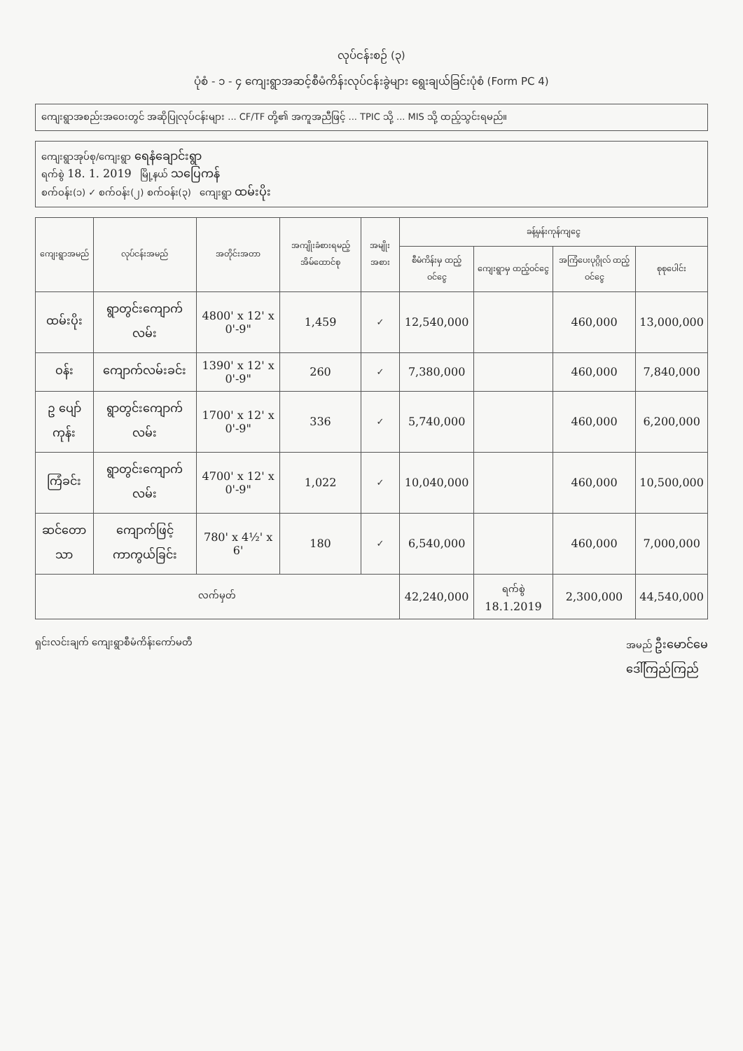လုပ်ငန်းစဉ် (၃)
ပုံစံ - ၁ - ၄ ကျေးရွာအဆင့်စီမံကိန်းလုပ်ငန်းခွဲများ ရွေးချယ်ခြင်းပုံစံ (Form PC 4)
ကျေးရွာအစည်းအဝေးတွင် အဆိုပြုလုပ်ငန်းများ ... CF/TF တို့၏ အကူအညီဖြင့် ... TPIC သို့ ... MIS သို့ ထည့်သွင်းရမည်။
ကျေးရွာအုပ်စု/ကျေးရွာ ရေနံချောင်းရွာ
ရက်စွဲ 18. 1. 2019 မြို့နယ် သပြေကန်
စက်ဝန်း(၁) ✓ စက်ဝန်း(၂) စက်ဝန်း(၃) ကျေးရွာ ထမ်းပိုး
| ကျေးရွာအမည် | လုပ်ငန်းအမည် | အတိုင်းအတာ | အကျိုးခံစားရမည့် အိမ်ထောင်စု | အမျိုးအစား | ခန့်မှန်းကုန်ကျငွေ | | | |
| --- | --- | --- | --- | --- | --- | --- | --- | --- |
| | | | | | စီမံကိန်းမှ ထည့်ဝင်ငွေ | ကျေးရွာမှ ထည့်ဝင်ငွေ | အကြံပေးပုဂ္ဂိုလ် ထည့်ဝင်ငွေ | စုစုပေါင်း |
| ထမ်းပိုး | ရွာတွင်းကျောက်လမ်း | 4800' x 12' x 0'-9" | 1,459 | ✓ | 12,540,000 | | 460,000 | 13,000,000 |
| ဝန်း | ကျောက်လမ်းခင်း | 1390' x 12' x 0'-9" | 260 | ✓ | 7,380,000 | | 460,000 | 7,840,000 |
| ဥ ပျော် ကုန်း | ရွာတွင်းကျောက်လမ်း | 1700' x 12' x 0'-9" | 336 | ✓ | 5,740,000 | | 460,000 | 6,200,000 |
| ကြံခင်း | ရွာတွင်းကျောက်လမ်း | 4700' x 12' x 0'-9" | 1,022 | ✓ | 10,040,000 | | 460,000 | 10,500,000 |
| ဆင်တောသာ | ကျောက်ဖြင့်ကာကွယ်ခြင်း | 780' x 4½' x 6' | 180 | ✓ | 6,540,000 | | 460,000 | 7,000,000 |
| လက်မှတ် | | | | | 42,240,000 | ရက်စွဲ 18.1.2019 | 2,300,000 | 44,540,000 |
ရှင်းလင်းချက် ကျေးရွာစီမံကိန်းကော်မတီ
အမည် ဦးမောင်မေ
ဒေါ်ကြည်ကြည်